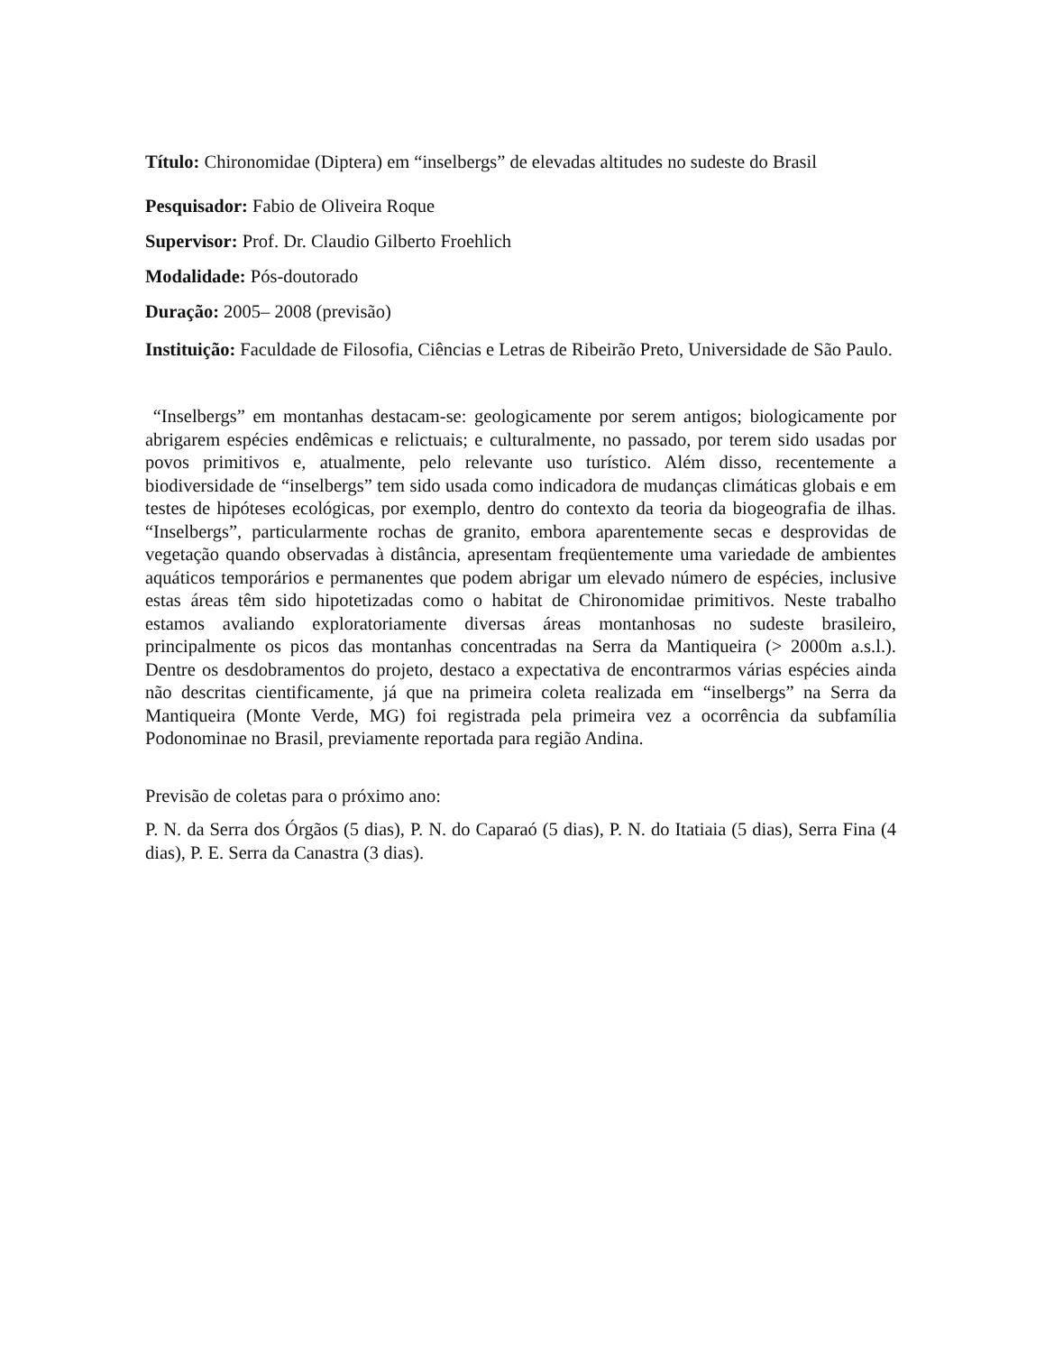Título: Chironomidae (Diptera) em “inselbergs” de elevadas altitudes no sudeste do Brasil
Pesquisador: Fabio de Oliveira Roque
Supervisor: Prof. Dr. Claudio Gilberto Froehlich
Modalidade: Pós-doutorado
Duração: 2005– 2008 (previsão)
Instituição: Faculdade de Filosofia, Ciências e Letras de Ribeirão Preto, Universidade de São Paulo.
“Inselbergs” em montanhas destacam-se: geologicamente por serem antigos; biologicamente por abrigarem espécies endêmicas e relictuais; e culturalmente, no passado, por terem sido usadas por povos primitivos e, atualmente, pelo relevante uso turístico. Além disso, recentemente a biodiversidade de “inselbergs” tem sido usada como indicadora de mudanças climáticas globais e em testes de hipóteses ecológicas, por exemplo, dentro do contexto da teoria da biogeografia de ilhas. “Inselbergs”, particularmente rochas de granito, embora aparentemente secas e desprovidas de vegetação quando observadas à distância, apresentam freqüentemente uma variedade de ambientes aquáticos temporários e permanentes que podem abrigar um elevado número de espécies, inclusive estas áreas têm sido hipotetizadas como o habitat de Chironomidae primitivos. Neste trabalho estamos avaliando exploratoriamente diversas áreas montanhosas no sudeste brasileiro, principalmente os picos das montanhas concentradas na Serra da Mantiqueira (> 2000m a.s.l.). Dentre os desdobramentos do projeto, destaco a expectativa de encontrarmos várias espécies ainda não descritas cientificamente, já que na primeira coleta realizada em “inselbergs” na Serra da Mantiqueira (Monte Verde, MG) foi registrada pela primeira vez a ocorrência da subfamília Podonominae no Brasil, previamente reportada para região Andina.
Previsão de coletas para o próximo ano:
P. N. da Serra dos Órgãos (5 dias), P. N. do Caparaó (5 dias), P. N. do Itatiaia (5 dias), Serra Fina (4 dias), P. E. Serra da Canastra (3 dias).